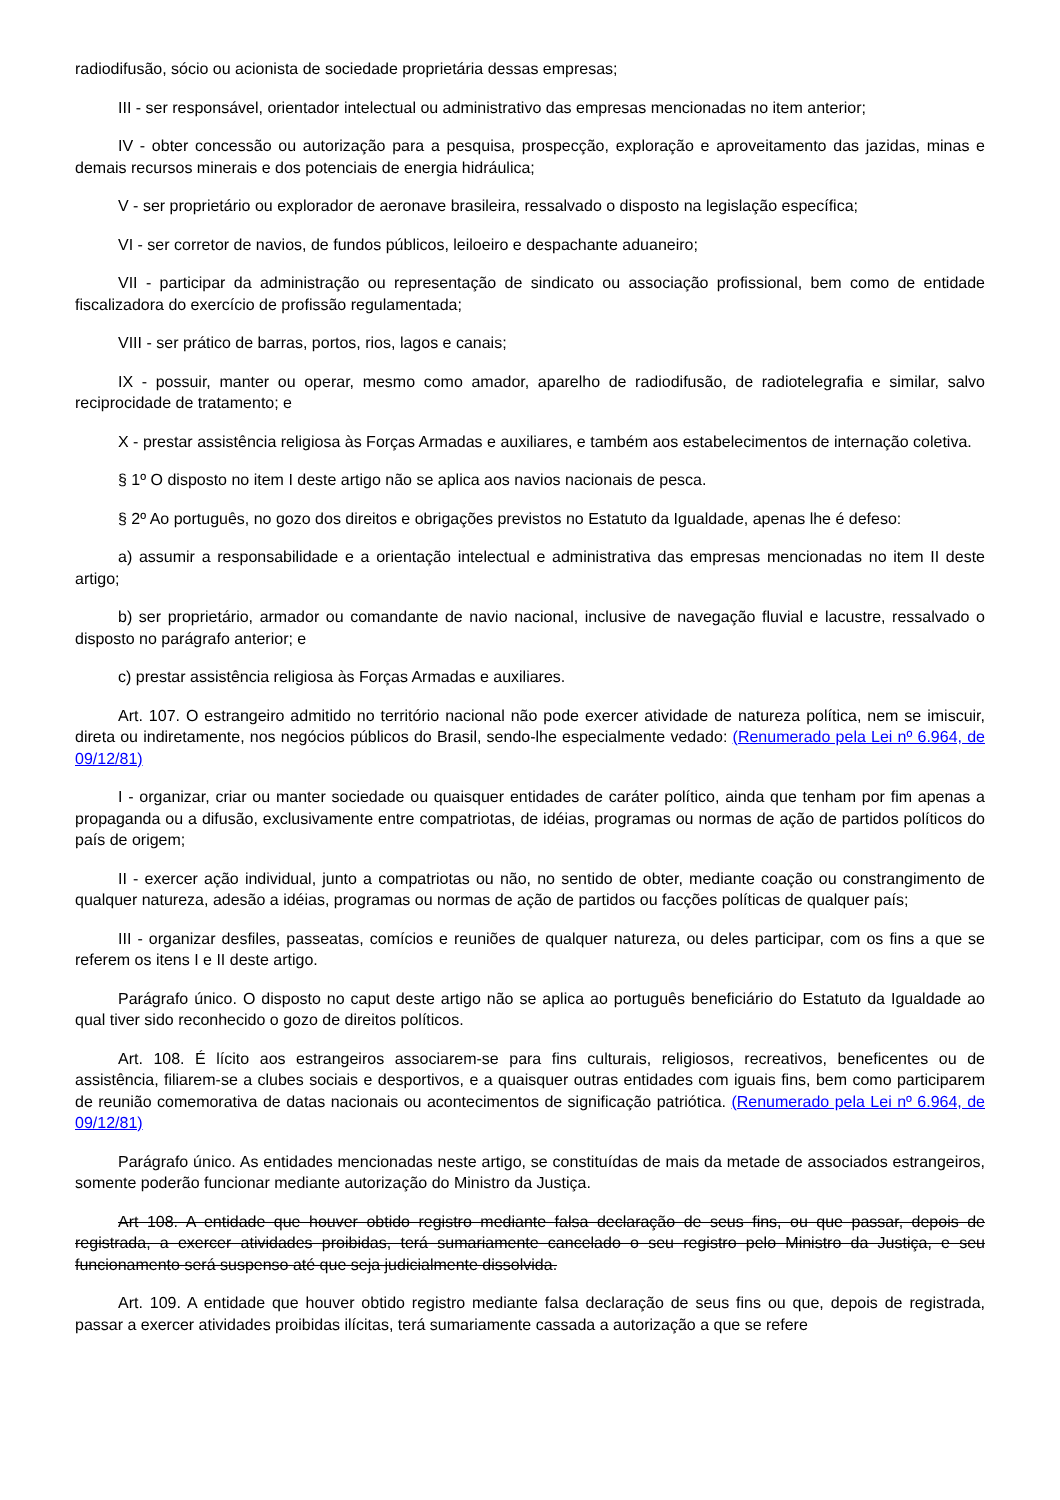radiodifusão, sócio ou acionista de sociedade proprietária dessas empresas;
III - ser responsável, orientador intelectual ou administrativo das empresas mencionadas no item anterior;
IV - obter concessão ou autorização para a pesquisa, prospecção, exploração e aproveitamento das jazidas, minas e demais recursos minerais e dos potenciais de energia hidráulica;
V - ser proprietário ou explorador de aeronave brasileira, ressalvado o disposto na legislação específica;
VI - ser corretor de navios, de fundos públicos, leiloeiro e despachante aduaneiro;
VII - participar da administração ou representação de sindicato ou associação profissional, bem como de entidade fiscalizadora do exercício de profissão regulamentada;
VIII - ser prático de barras, portos, rios, lagos e canais;
IX - possuir, manter ou operar, mesmo como amador, aparelho de radiodifusão, de radiotelegrafia e similar, salvo reciprocidade de tratamento; e
X - prestar assistência religiosa às Forças Armadas e auxiliares, e também aos estabelecimentos de internação coletiva.
§ 1º O disposto no item I deste artigo não se aplica aos navios nacionais de pesca.
§ 2º Ao português, no gozo dos direitos e obrigações previstos no Estatuto da Igualdade, apenas lhe é defeso:
a) assumir a responsabilidade e a orientação intelectual e administrativa das empresas mencionadas no item II deste artigo;
b) ser proprietário, armador ou comandante de navio nacional, inclusive de navegação fluvial e lacustre, ressalvado o disposto no parágrafo anterior; e
c) prestar assistência religiosa às Forças Armadas e auxiliares.
Art. 107. O estrangeiro admitido no território nacional não pode exercer atividade de natureza política, nem se imiscuir, direta ou indiretamente, nos negócios públicos do Brasil, sendo-lhe especialmente vedado: (Renumerado pela Lei nº 6.964, de 09/12/81)
I - organizar, criar ou manter sociedade ou quaisquer entidades de caráter político, ainda que tenham por fim apenas a propaganda ou a difusão, exclusivamente entre compatriotas, de idéias, programas ou normas de ação de partidos políticos do país de origem;
II - exercer ação individual, junto a compatriotas ou não, no sentido de obter, mediante coação ou constrangimento de qualquer natureza, adesão a idéias, programas ou normas de ação de partidos ou facções políticas de qualquer país;
III - organizar desfiles, passeatas, comícios e reuniões de qualquer natureza, ou deles participar, com os fins a que se referem os itens I e II deste artigo.
Parágrafo único. O disposto no caput deste artigo não se aplica ao português beneficiário do Estatuto da Igualdade ao qual tiver sido reconhecido o gozo de direitos políticos.
Art. 108. É lícito aos estrangeiros associarem-se para fins culturais, religiosos, recreativos, beneficentes ou de assistência, filiarem-se a clubes sociais e desportivos, e a quaisquer outras entidades com iguais fins, bem como participarem de reunião comemorativa de datas nacionais ou acontecimentos de significação patriótica. (Renumerado pela Lei nº 6.964, de 09/12/81)
Parágrafo único. As entidades mencionadas neste artigo, se constituídas de mais da metade de associados estrangeiros, somente poderão funcionar mediante autorização do Ministro da Justiça.
Art 108. A entidade que houver obtido registro mediante falsa declaração de seus fins, ou que passar, depois de registrada, a exercer atividades proibidas, terá sumariamente cancelado o seu registro pelo Ministro da Justiça, e seu funcionamento será suspenso até que seja judicialmente dissolvida.
Art. 109. A entidade que houver obtido registro mediante falsa declaração de seus fins ou que, depois de registrada, passar a exercer atividades proibidas ilícitas, terá sumariamente cassada a autorização a que se refere